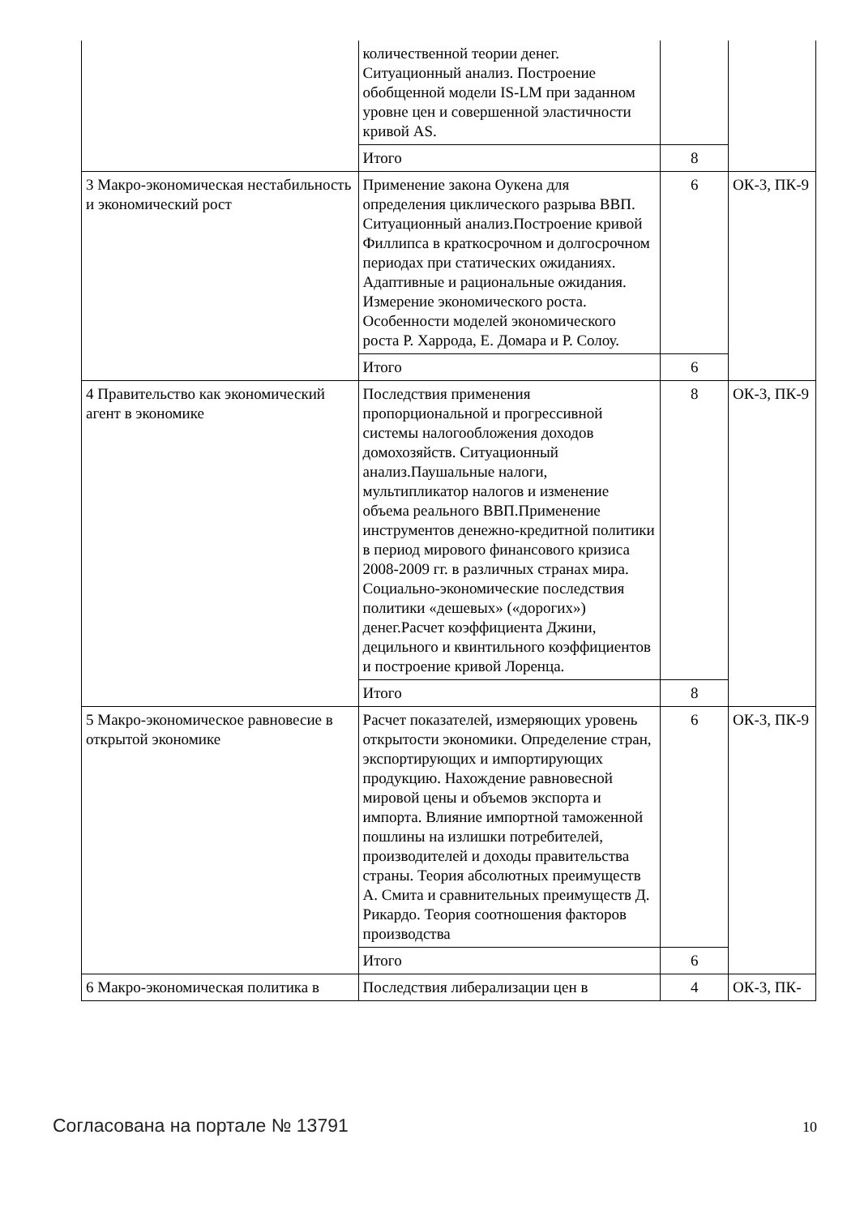| | количественной теории денег. Ситуационный анализ. Построение обобщенной модели IS-LM при заданном уровне цен и совершенной эластичности кривой AS. | | |
| | Итого | 8 | |
| 3 Макро-экономическая нестабильность и экономический рост | Применение закона Оукена для определения циклического разрыва ВВП. Ситуационный анализ.Построение кривой Филлипса в краткосрочном и долгосрочном периодах при статических ожиданиях. Адаптивные и рациональные ожидания. Измерение экономического роста. Особенности моделей экономического роста Р. Харрода, Е. Домара и Р. Солоу. | 6 | ОК-3, ПК-9 |
| | Итого | 6 | |
| 4 Правительство как экономический агент в экономике | Последствия применения пропорциональной и прогрессивной системы налогообложения доходов домохозяйств. Ситуационный анализ.Паушальные налоги, мультипликатор налогов и изменение объема реального ВВП.Применение инструментов денежно-кредитной политики в период мирового финансового кризиса 2008-2009 гг. в различных странах мира. Социально-экономические последствия политики «дешевых» («дорогих») денег.Расчет коэффициента Джини, децильного и квинтильного коэффициентов и построение кривой Лоренца. | 8 | ОК-3, ПК-9 |
| | Итого | 8 | |
| 5 Макро-экономическое равновесие в открытой экономике | Расчет показателей, измеряющих уровень открытости экономики. Определение стран, экспортирующих и импортирующих продукцию. Нахождение равновесной мировой цены и объемов экспорта и импорта. Влияние импортной таможенной пошлины на излишки потребителей, производителей и доходы правительства страны. Теория абсолютных преимуществ А. Смита и сравнительных преимуществ Д. Рикардо. Теория соотношения факторов производства | 6 | ОК-3, ПК-9 |
| | Итого | 6 | |
| 6 Макро-экономическая политика в | Последствия либерализации цен в | 4 | ОК-3, ПК- |
Согласована на портале № 13791 10